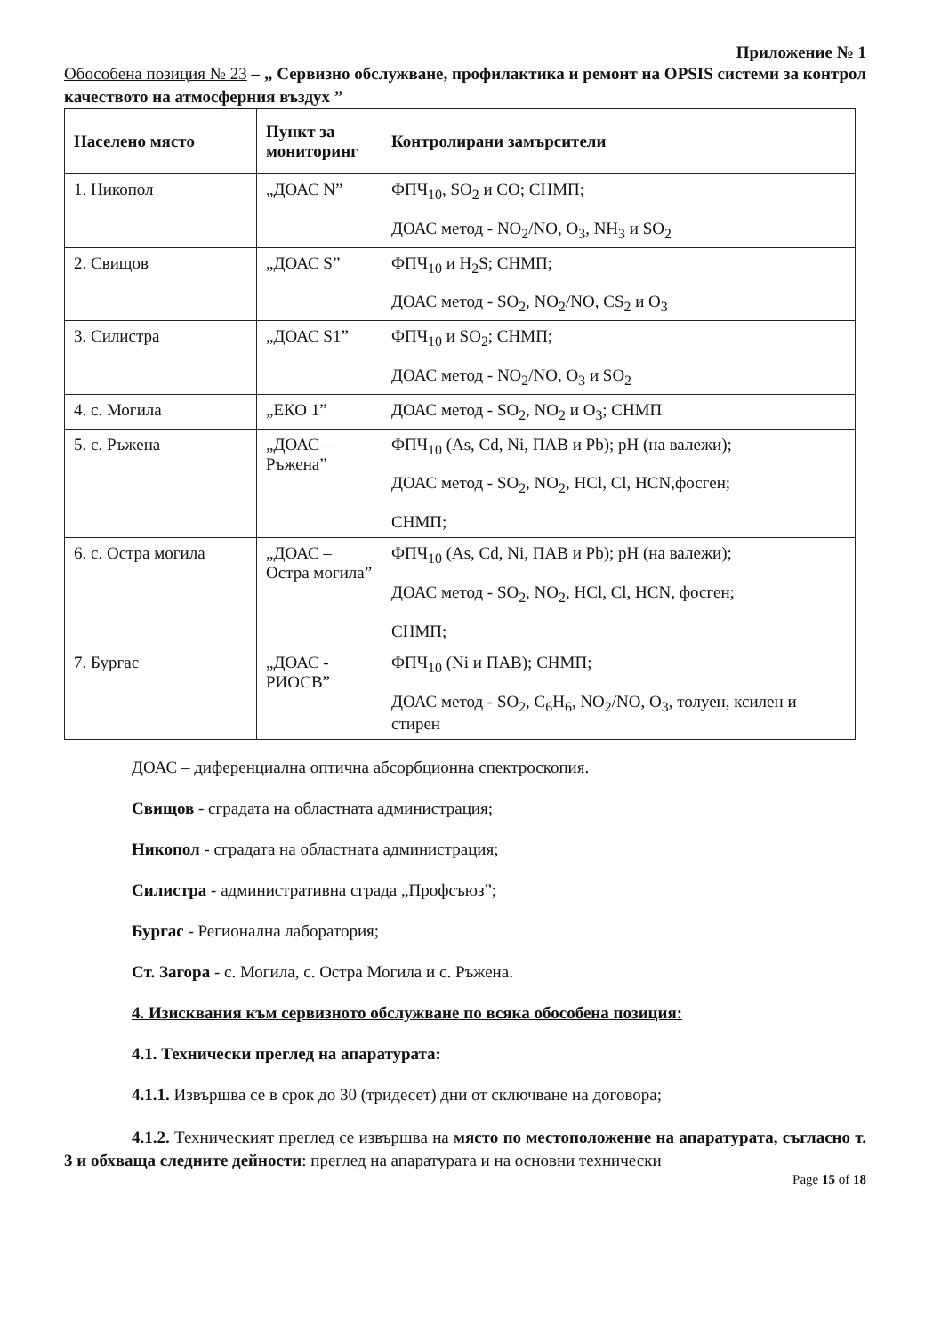Приложение № 1
Обособена позиция № 23 – „ Сервизно обслужване, профилактика и ремонт на OPSIS системи за контрол качеството на атмосферния въздух ”
| Населено място | Пункт за мониторинг | Контролирани замърсители |
| --- | --- | --- |
| 1. Никопол | „ДОАС N” | ФПЧ<sub>10</sub>, SO<sub>2</sub> и CO; СНМП; ДОАС метод - NO<sub>2</sub>/NO, O<sub>3</sub>, NH<sub>3</sub> и SO<sub>2</sub> |
| 2. Свищов | „ДОАС S” | ФПЧ<sub>10</sub> и H<sub>2</sub>S; СНМП; ДОАС метод - SO<sub>2</sub>, NO<sub>2</sub>/NO, CS<sub>2</sub> и O<sub>3</sub> |
| 3. Силистра | „ДОАС S1” | ФПЧ<sub>10</sub> и SO<sub>2</sub>; СНМП; ДОАС метод - NO<sub>2</sub>/NO, O<sub>3</sub> и SO<sub>2</sub> |
| 4. с. Могила | „ЕКО 1” | ДОАС метод - SO<sub>2</sub>, NO<sub>2</sub> и O<sub>3</sub>; СНМП |
| 5. с. Ръжена | „ДОАС – Ръжена” | ФПЧ<sub>10</sub> (As, Cd, Ni, ПАВ и Pb); pH (на валежи); ДОАС метод - SO<sub>2</sub>, NO<sub>2</sub>, HCl, Cl, HCN,фосген; СНМП; |
| 6. с. Остра могила | „ДОАС – Остра могила” | ФПЧ<sub>10</sub> (As, Cd, Ni, ПАВ и Pb); pH (на валежи); ДОАС метод - SO<sub>2</sub>, NO<sub>2</sub>, HCl, Cl, HCN, фосген; СНМП; |
| 7. Бургас | „ДОАС - РИОСВ” | ФПЧ<sub>10</sub> (Ni и ПАВ); СНМП; ДОАС метод - SO<sub>2</sub>, C<sub>6</sub>H<sub>6</sub>, NO<sub>2</sub>/NO, O<sub>3</sub>, толуен, ксилен и стирен |
ДОАС – диференциална оптична абсорбционна спектроскопия.
Свищов - сградата на областната администрация;
Никопол - сградата на областната администрация;
Силистра - административна сграда „Профсъюз”;
Бургас - Регионална лаборатория;
Ст. Загора - с. Могила, с. Остра Могила и с. Ръжена.
4. Изисквания към сервизното обслужване по всяка обособена позиция:
4.1. Технически преглед на апаратурата:
4.1.1. Извършва се в срок до 30 (тридесет) дни от сключване на договора;
4.1.2. Техническият преглед се извършва на място по местоположение на апаратурата, съгласно т. 3 и обхваща следните дейности: преглед на апаратурата и на основни технически
Page 15 of 18